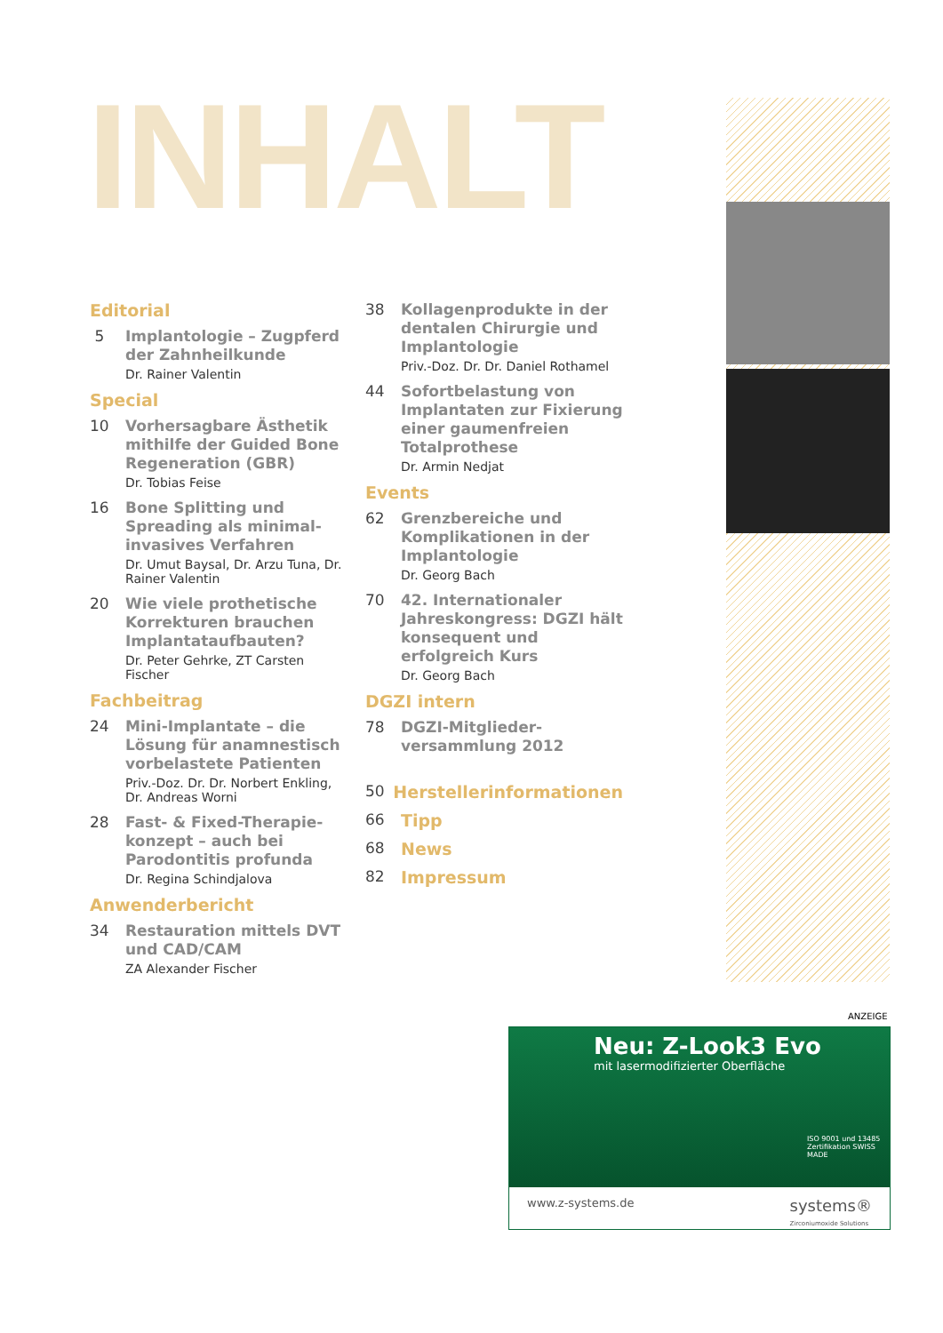INHALT
Editorial
5
Implantologie – Zugpferd der Zahnheilkunde
Dr. Rainer Valentin
Special
10
Vorhersagbare Ästhetik mithilfe der Guided Bone Regeneration (GBR)
Dr. Tobias Feise
16
Bone Splitting und Spreading als minimal-invasives Verfahren
Dr. Umut Baysal, Dr. Arzu Tuna, Dr. Rainer Valentin
20
Wie viele prothetische Korrekturen brauchen Implantataufbauten?
Dr. Peter Gehrke, ZT Carsten Fischer
Fachbeitrag
24
Mini-Implantate – die Lösung für anamnestisch vorbelastete Patienten
Priv.-Doz. Dr. Dr. Norbert Enkling, Dr. Andreas Worni
28
Fast- & Fixed-Therapie-konzept – auch bei Parodontitis profunda
Dr. Regina Schindjalova
Anwenderbericht
34
Restauration mittels DVT und CAD/CAM
ZA Alexander Fischer
38
Kollagenprodukte in der dentalen Chirurgie und Implantologie
Priv.-Doz. Dr. Dr. Daniel Rothamel
44
Sofortbelastung von Implantaten zur Fixierung einer gaumenfreien Totalprothese
Dr. Armin Nedjat
Events
62
Grenzbereiche und Komplikationen in der Implantologie
Dr. Georg Bach
70
42. Internationaler Jahreskongress: DGZI hält konsequent und erfolgreich Kurs
Dr. Georg Bach
DGZI intern
78
DGZI-Mitglieder-versammlung 2012
50 Herstellerinformationen
66 Tipp
68 News
82 Impressum
ANZEIGE
Neu: Z-Look3 Evo
mit lasermodifizierter Oberfläche
ISO 9001 und 13485 Zertifikation SWISS MADE
www.z-systems.de systems®
Zirconiumoxide Solutions